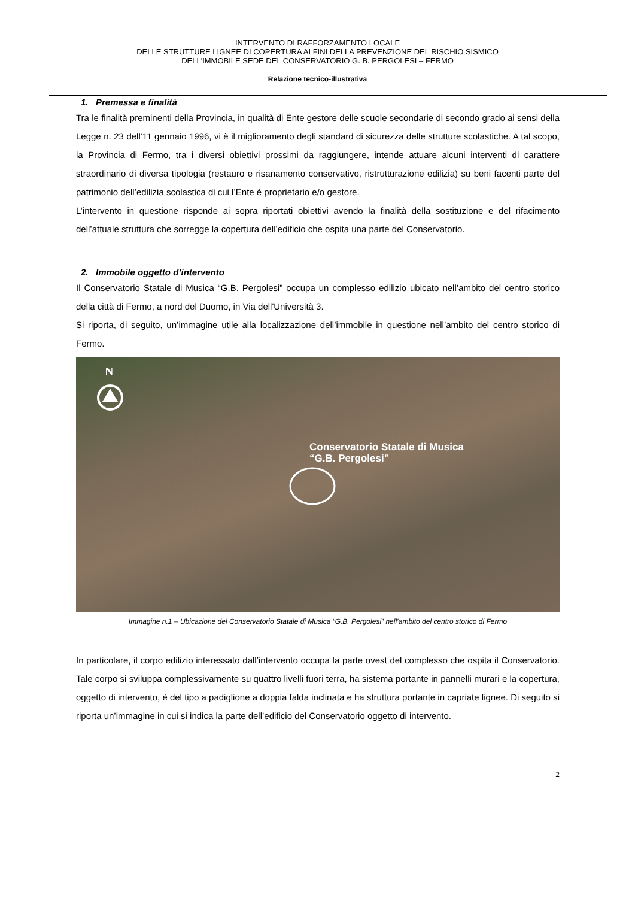INTERVENTO DI RAFFORZAMENTO LOCALE
DELLE STRUTTURE LIGNEE DI COPERTURA AI FINI DELLA PREVENZIONE DEL RISCHIO SISMICO
DELL'IMMOBILE SEDE DEL CONSERVATORIO G. B. PERGOLESI – FERMO
Relazione tecnico-illustrativa
1. Premessa e finalità
Tra le finalità preminenti della Provincia, in qualità di Ente gestore delle scuole secondarie di secondo grado ai sensi della Legge n. 23 dell’11 gennaio 1996, vi è il miglioramento degli standard di sicurezza delle strutture scolastiche. A tal scopo, la Provincia di Fermo, tra i diversi obiettivi prossimi da raggiungere, intende attuare alcuni interventi di carattere straordinario di diversa tipologia (restauro e risanamento conservativo, ristrutturazione edilizia) su beni facenti parte del patrimonio dell’edilizia scolastica di cui l’Ente è proprietario e/o gestore.
L’intervento in questione risponde ai sopra riportati obiettivi avendo la finalità della sostituzione e del rifacimento dell’attuale struttura che sorregge la copertura dell’edificio che ospita una parte del Conservatorio.
2. Immobile oggetto d’intervento
Il Conservatorio Statale di Musica “G.B. Pergolesi” occupa un complesso edilizio ubicato nell’ambito del centro storico della città di Fermo, a nord del Duomo, in Via dell'Università 3.
Si riporta, di seguito, un’immagine utile alla localizzazione dell’immobile in questione nell’ambito del centro storico di Fermo.
N
Conservatorio Statale di Musica
“G.B. Pergolesi”
Immagine n.1 – Ubicazione del Conservatorio Statale di Musica “G.B. Pergolesi” nell’ambito del centro storico di Fermo
In particolare, il corpo edilizio interessato dall’intervento occupa la parte ovest del complesso che ospita il Conservatorio. Tale corpo si sviluppa complessivamente su quattro livelli fuori terra, ha sistema portante in pannelli murari e la copertura, oggetto di intervento, è del tipo a padiglione a doppia falda inclinata e ha struttura portante in capriate lignee. Di seguito si riporta un’immagine in cui si indica la parte dell’edificio del Conservatorio oggetto di intervento.
2